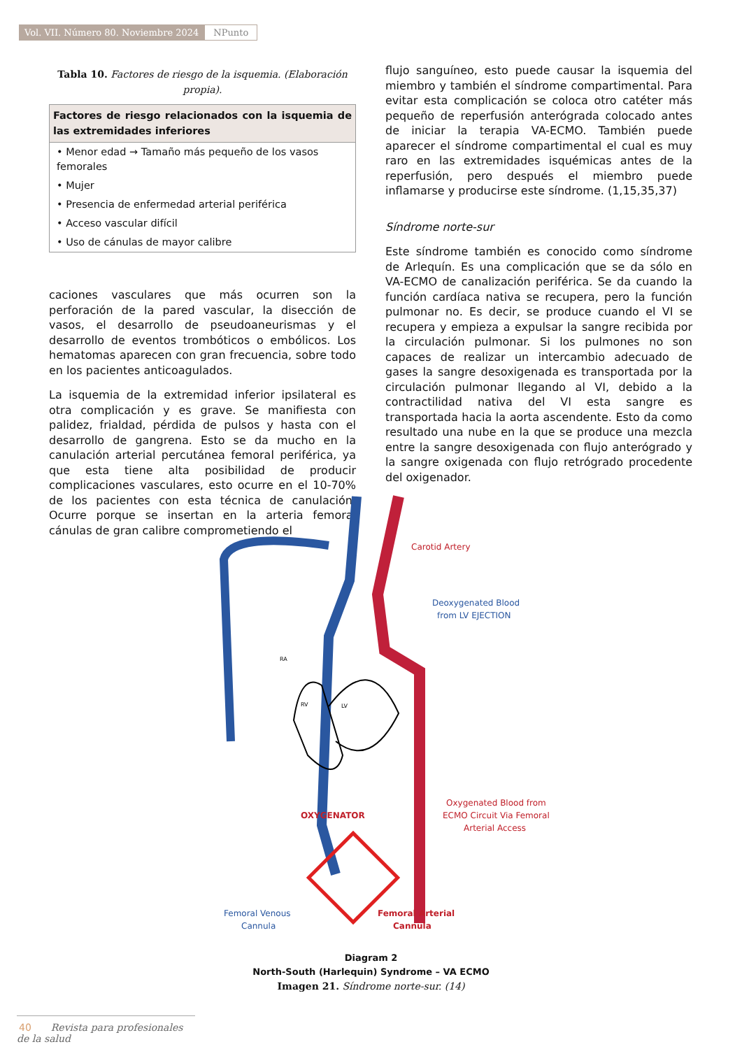Vol. VII. Número 80. Noviembre 2024
NPunto
Tabla 10. Factores de riesgo de la isquemia. (Elaboración propia).
| Factores de riesgo relacionados con la isquemia de las extremidades inferiores |
| --- |
| • Menor edad → Tamaño más pequeño de los vasos femorales |
| • Mujer |
| • Presencia de enfermedad arterial periférica |
| • Acceso vascular difícil |
| • Uso de cánulas de mayor calibre |
caciones vasculares que más ocurren son la perforación de la pared vascular, la disección de vasos, el desarrollo de pseudoaneurismas y el desarrollo de eventos trombóticos o embólicos. Los hematomas aparecen con gran frecuencia, sobre todo en los pacientes anticoagulados.
La isquemia de la extremidad inferior ipsilateral es otra complicación y es grave. Se manifiesta con palidez, frialdad, pérdida de pulsos y hasta con el desarrollo de gangrena. Esto se da mucho en la canulación arterial percutánea femoral periférica, ya que esta tiene alta posibilidad de producir complicaciones vasculares, esto ocurre en el 10-70% de los pacientes con esta técnica de canulación. Ocurre porque se insertan en la arteria femoral cánulas de gran calibre comprometiendo el
flujo sanguíneo, esto puede causar la isquemia del miembro y también el síndrome compartimental. Para evitar esta complicación se coloca otro catéter más pequeño de reperfusión anterógrada colocado antes de iniciar la terapia VA-ECMO. También puede aparecer el síndrome compartimental el cual es muy raro en las extremidades isquémicas antes de la reperfusión, pero después el miembro puede inflamarse y producirse este síndrome. (1,15,35,37)
Síndrome norte-sur
Este síndrome también es conocido como síndrome de Arlequín. Es una complicación que se da sólo en VA-ECMO de canalización periférica. Se da cuando la función cardíaca nativa se recupera, pero la función pulmonar no. Es decir, se produce cuando el VI se recupera y empieza a expulsar la sangre recibida por la circulación pulmonar. Si los pulmones no son capaces de realizar un intercambio adecuado de gases la sangre desoxigenada es transportada por la circulación pulmonar llegando al VI, debido a la contractilidad nativa del VI esta sangre es transportada hacia la aorta ascendente. Esto da como resultado una nube en la que se produce una mezcla entre la sangre desoxigenada con flujo anterógrado y la sangre oxigenada con flujo retrógrado procedente del oxigenador.
Carotid Artery
Deoxygenated Blood
from LV EJECTION
OXYGENATOR
Oxygenated Blood from
ECMO Circuit Via Femoral
Arterial Access
Femoral Venous
Cannula
Femoral Arterial
Cannula
RA
RV
LV
Diagram 2
North-South (Harlequin) Syndrome – VA ECMO
Imagen 21. Síndrome norte-sur. (14)
40 Revista para profesionales de la salud